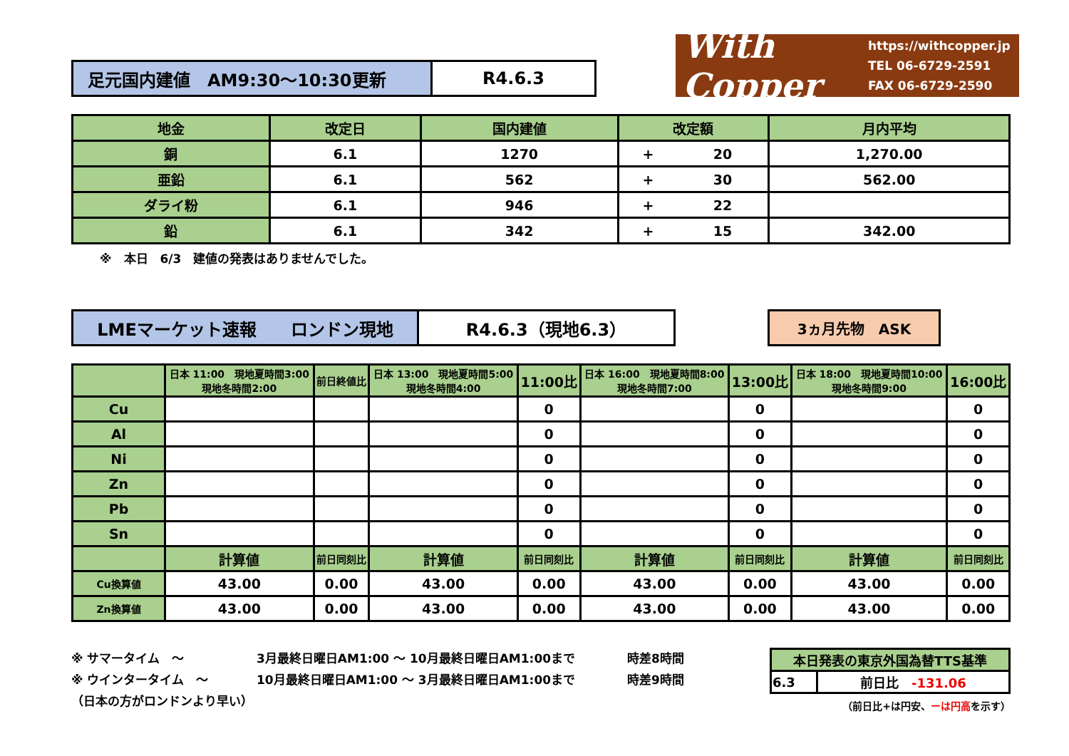With Copper
https://withcopper.jp
TEL 06-6729-2591
FAX 06-6729-2590
| 足元国内建値 AM9:30～10:30更新 | R4.6.3 |
| 地金 | 改定日 | 国内建値 | 改定額 | | 月内平均 |
| 銅 | 6.1 | 1270 | + | 20 | 1,270.00 |
| 亜鉛 | 6.1 | 562 | + | 30 | 562.00 |
| ダライ粉 | 6.1 | 946 | + | 22 | |
| 鉛 | 6.1 | 342 | + | 15 | 342.00 |
※　本日　6/3　建値の発表はありませんでした。
| LMEマーケット速報 ロンドン現地 | R4.6.3（現地6.3） |
| 3ヵ月先物 ASK |
| | 日本 11:00 現地夏時間3:00 現地冬時間2:00 | 前日終値比 | 日本 13:00 現地夏時間5:00 現地冬時間4:00 | 11:00比 | 日本 16:00 現地夏時間8:00 現地冬時間7:00 | 13:00比 | 日本 18:00 現地夏時間10:00 現地冬時間9:00 | 16:00比 |
| Cu | | | | 0 | | 0 | | 0 |
| Al | | | | 0 | | 0 | | 0 |
| Ni | | | | 0 | | 0 | | 0 |
| Zn | | | | 0 | | 0 | | 0 |
| Pb | | | | 0 | | 0 | | 0 |
| Sn | | | | 0 | | 0 | | 0 |
| | 計算値 | 前日同刻比 | 計算値 | 前日同刻比 | 計算値 | 前日同刻比 | 計算値 | 前日同刻比 |
| Cu換算値 | 43.00 | 0.00 | 43.00 | 0.00 | 43.00 | 0.00 | 43.00 | 0.00 |
| Zn換算値 | 43.00 | 0.00 | 43.00 | 0.00 | 43.00 | 0.00 | 43.00 | 0.00 |
※ サマータイム　～ 3月最終日曜日AM1:00 ～ 10月最終日曜日AM1:00まで 時差8時間
※ ウインタータイム　～ 10月最終日曜日AM1:00 ～ 3月最終日曜日AM1:00まで 時差9時間
（日本の方がロンドンより早い）
| 本日発表の東京外国為替TTS基準 | |
| 6.3 | 前日比 -131.06 |
（前日比+は円安、ーは円高を示す）